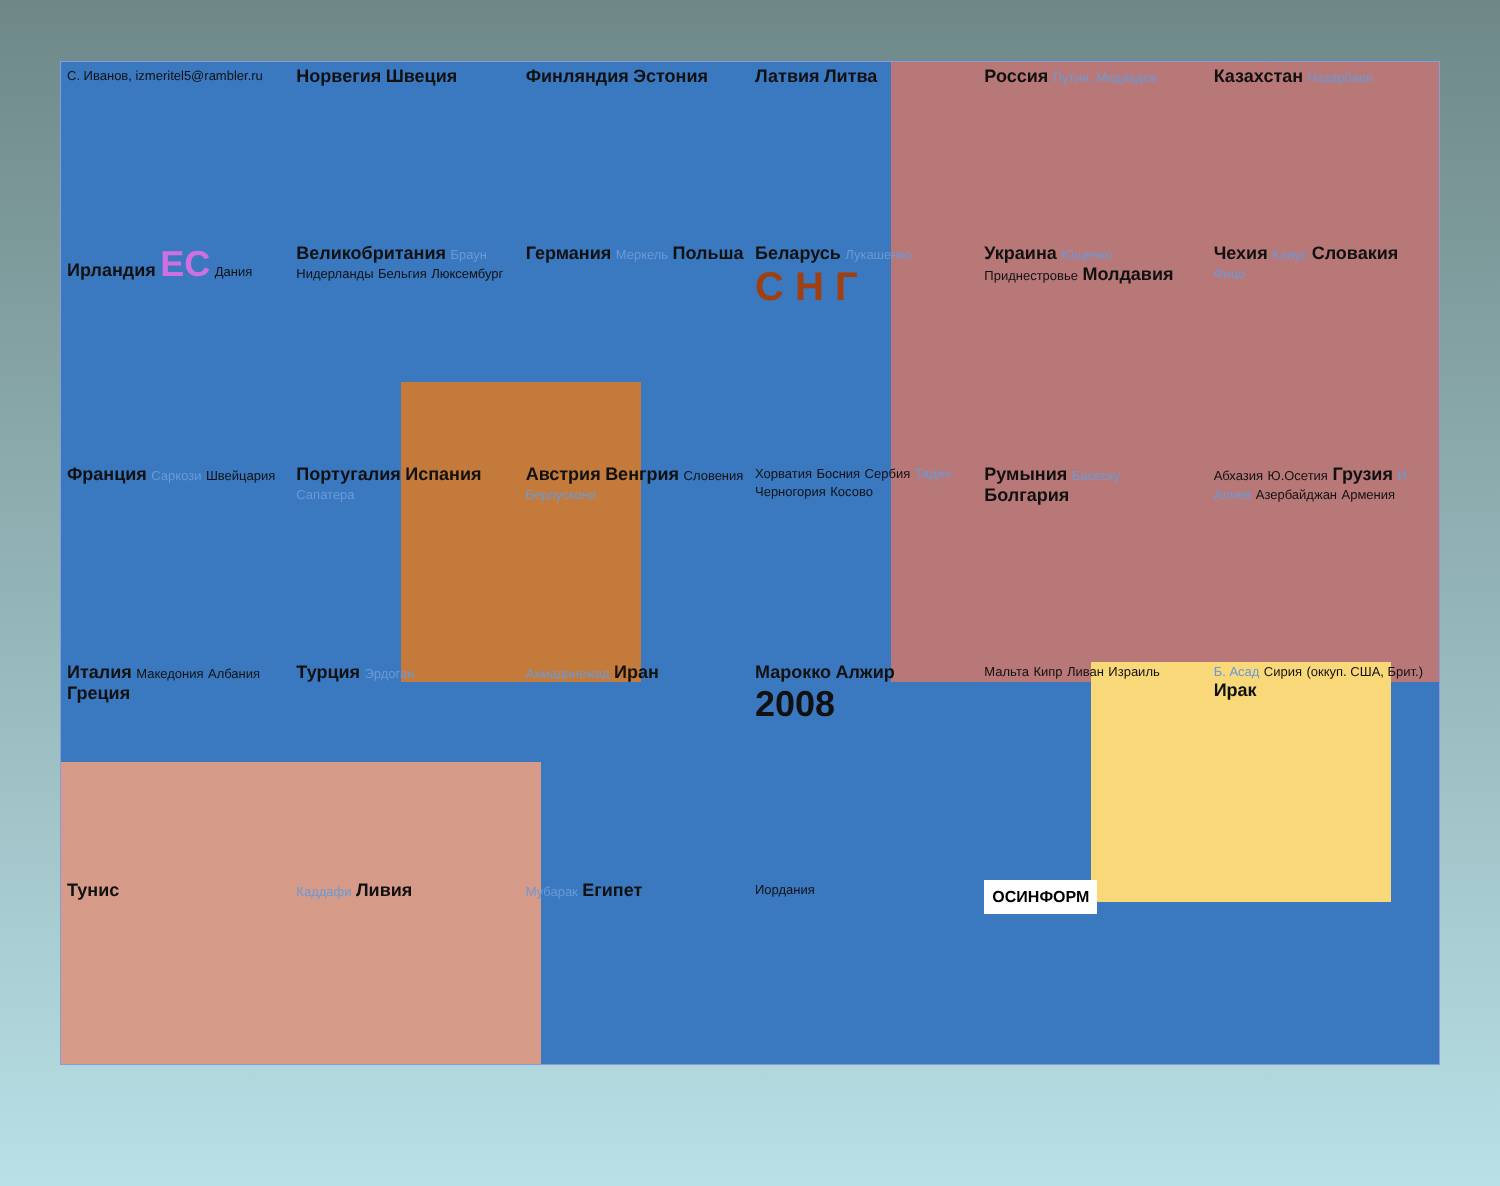С. Иванов, izmeritel5@rambler.ru
Норвегия Швеция
Финляндия Эстония
Латвия Литва
Россия Путин, Медведев
Казахстан Назарбаев
Ирландия ЕС Дания
Великобритания Браун Нидерланды Бельгия Люксембург
Германия Меркель Польша
Беларусь Лукашенко С Н Г
Украина Ющенко Приднестровье Молдавия
Чехия Клаус Словакия Фицо
Франция Саркози Швейцария
Португалия Испания Сапатера
Австрия Венгрия Словения Берлускони
Хорватия Босния Сербия Тадич Черногория Косово
Румыния Басеску Болгария
Абхазия Ю.Осетия Грузия И. Алиев Азербайджан Армения
Италия Македония Албания Греция
Турция Эрдоган
Ахмадинежад Иран
Марокко Алжир 2008
Мальта Кипр Ливан Израиль
Б. Асад Сирия (оккуп. США, Брит.) Ирак
Тунис
Каддафи Ливия
Мубарак Египет
Иордания
ОСИНФОРМ